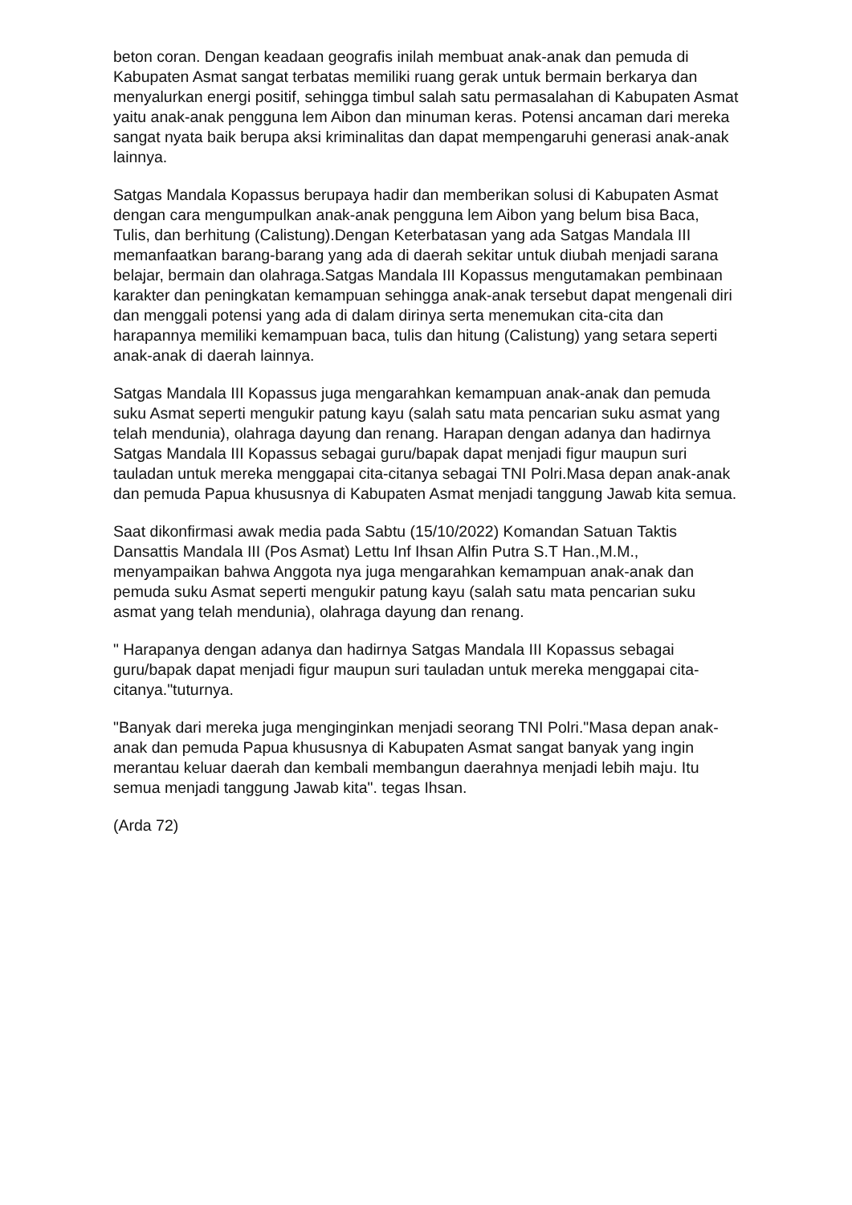beton coran. Dengan keadaan geografis inilah membuat anak-anak dan pemuda di Kabupaten Asmat sangat terbatas memiliki ruang gerak untuk bermain berkarya dan menyalurkan energi positif, sehingga timbul salah satu permasalahan di Kabupaten Asmat yaitu anak-anak pengguna lem Aibon dan minuman keras. Potensi ancaman dari mereka sangat nyata baik berupa aksi kriminalitas dan dapat mempengaruhi generasi anak-anak lainnya.
Satgas Mandala Kopassus berupaya hadir dan memberikan solusi di Kabupaten Asmat dengan cara mengumpulkan anak-anak pengguna lem Aibon yang belum bisa Baca, Tulis, dan berhitung (Calistung).Dengan Keterbatasan yang ada Satgas Mandala III memanfaatkan barang-barang yang ada di daerah sekitar untuk diubah menjadi sarana belajar, bermain dan olahraga.Satgas Mandala III Kopassus mengutamakan pembinaan karakter dan peningkatan kemampuan sehingga anak-anak tersebut dapat mengenali diri dan menggali potensi yang ada di dalam dirinya serta menemukan cita-cita dan harapannya memiliki kemampuan baca, tulis dan hitung (Calistung) yang setara seperti anak-anak di daerah lainnya.
Satgas Mandala III Kopassus juga mengarahkan kemampuan anak-anak dan pemuda suku Asmat seperti mengukir patung kayu (salah satu mata pencarian suku asmat yang telah mendunia), olahraga dayung dan renang. Harapan dengan adanya dan hadirnya Satgas Mandala III Kopassus sebagai guru/bapak dapat menjadi figur maupun suri tauladan untuk mereka menggapai cita-citanya sebagai TNI Polri.Masa depan anak-anak dan pemuda Papua khususnya di Kabupaten Asmat menjadi tanggung Jawab kita semua.
Saat dikonfirmasi awak media pada Sabtu (15/10/2022) Komandan Satuan Taktis Dansattis Mandala III (Pos Asmat) Lettu Inf Ihsan Alfin Putra S.T Han.,M.M., menyampaikan bahwa Anggota nya juga mengarahkan kemampuan anak-anak dan pemuda suku Asmat seperti mengukir patung kayu (salah satu mata pencarian suku asmat yang telah mendunia), olahraga dayung dan renang.
" Harapanya dengan adanya dan hadirnya Satgas Mandala III Kopassus sebagai guru/bapak dapat menjadi figur maupun suri tauladan untuk mereka menggapai cita-citanya."tuturnya.
"Banyak dari mereka juga menginginkan menjadi seorang TNI Polri."Masa depan anak-anak dan pemuda Papua khususnya di Kabupaten Asmat sangat banyak yang ingin merantau keluar daerah dan kembali membangun daerahnya menjadi lebih maju. Itu semua menjadi tanggung Jawab kita". tegas Ihsan.
(Arda 72)